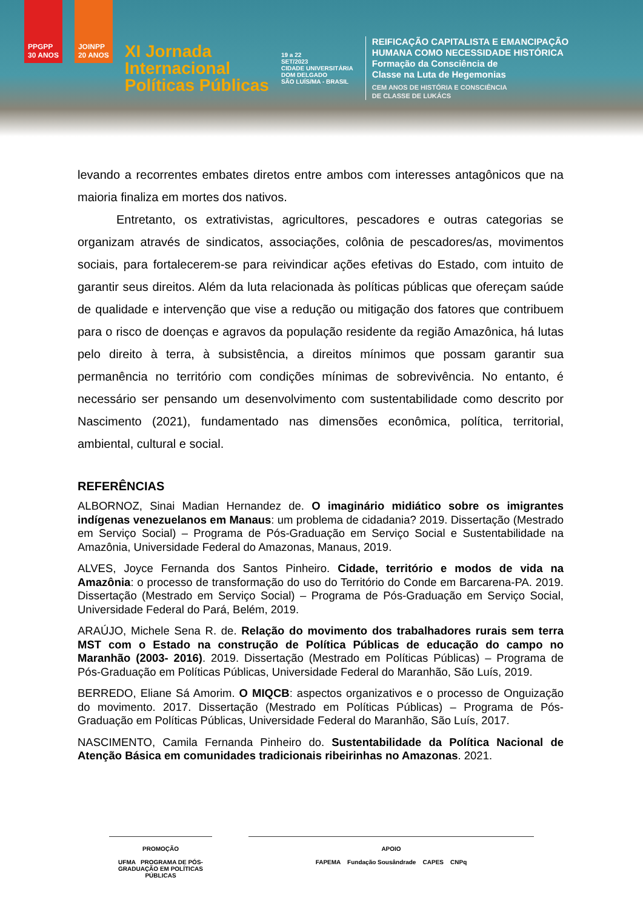PPGPP
30 ANOS
JOINPP
20 ANOS
XI Jornada
Internacional
Políticas Públicas
19 a 22
SET/2023
CIDADE UNIVERSITÁRIA
DOM DELGADO
SÃO LUÍS/MA - BRASIL
REIFICAÇÃO CAPITALISTA E EMANCIPAÇÃO
HUMANA COMO NECESSIDADE HISTÓRICA
Formação da Consciência de
Classe na Luta de Hegemonias
CEM ANOS DE HISTÓRIA E CONSCIÊNCIA
DE CLASSE DE LUKÁCS
levando a recorrentes embates diretos entre ambos com interesses antagônicos que na maioria finaliza em mortes dos nativos.
Entretanto, os extrativistas, agricultores, pescadores e outras categorias se organizam através de sindicatos, associações, colônia de pescadores/as, movimentos sociais, para fortalecerem-se para reivindicar ações efetivas do Estado, com intuito de garantir seus direitos. Além da luta relacionada às políticas públicas que ofereçam saúde de qualidade e intervenção que vise a redução ou mitigação dos fatores que contribuem para o risco de doenças e agravos da população residente da região Amazônica, há lutas pelo direito à terra, à subsistência, a direitos mínimos que possam garantir sua permanência no território com condições mínimas de sobrevivência. No entanto, é necessário ser pensando um desenvolvimento com sustentabilidade como descrito por Nascimento (2021), fundamentado nas dimensões econômica, política, territorial, ambiental, cultural e social.
REFERÊNCIAS
ALBORNOZ, Sinai Madian Hernandez de. O imaginário midiático sobre os imigrantes indígenas venezuelanos em Manaus: um problema de cidadania? 2019. Dissertação (Mestrado em Serviço Social) – Programa de Pós-Graduação em Serviço Social e Sustentabilidade na Amazônia, Universidade Federal do Amazonas, Manaus, 2019.
ALVES, Joyce Fernanda dos Santos Pinheiro. Cidade, território e modos de vida na Amazônia: o processo de transformação do uso do Território do Conde em Barcarena-PA. 2019. Dissertação (Mestrado em Serviço Social) – Programa de Pós-Graduação em Serviço Social, Universidade Federal do Pará, Belém, 2019.
ARAÚJO, Michele Sena R. de. Relação do movimento dos trabalhadores rurais sem terra MST com o Estado na construção de Política Públicas de educação do campo no Maranhão (2003- 2016). 2019. Dissertação (Mestrado em Políticas Públicas) – Programa de Pós-Graduação em Políticas Públicas, Universidade Federal do Maranhão, São Luís, 2019.
BERREDO, Eliane Sá Amorim. O MIQCB: aspectos organizativos e o processo de Onguização do movimento. 2017. Dissertação (Mestrado em Políticas Públicas) – Programa de Pós-Graduação em Políticas Públicas, Universidade Federal do Maranhão, São Luís, 2017.
NASCIMENTO, Camila Fernanda Pinheiro do. Sustentabilidade da Política Nacional de Atenção Básica em comunidades tradicionais ribeirinhas no Amazonas. 2021.
PROMOÇÃO
UFMA PROGRAMA DE PÓS-GRADUAÇÃO EM POLÍTICAS PÚBLICAS
APOIO
FAPEMA Fundação Sousândrade CAPES CNPq